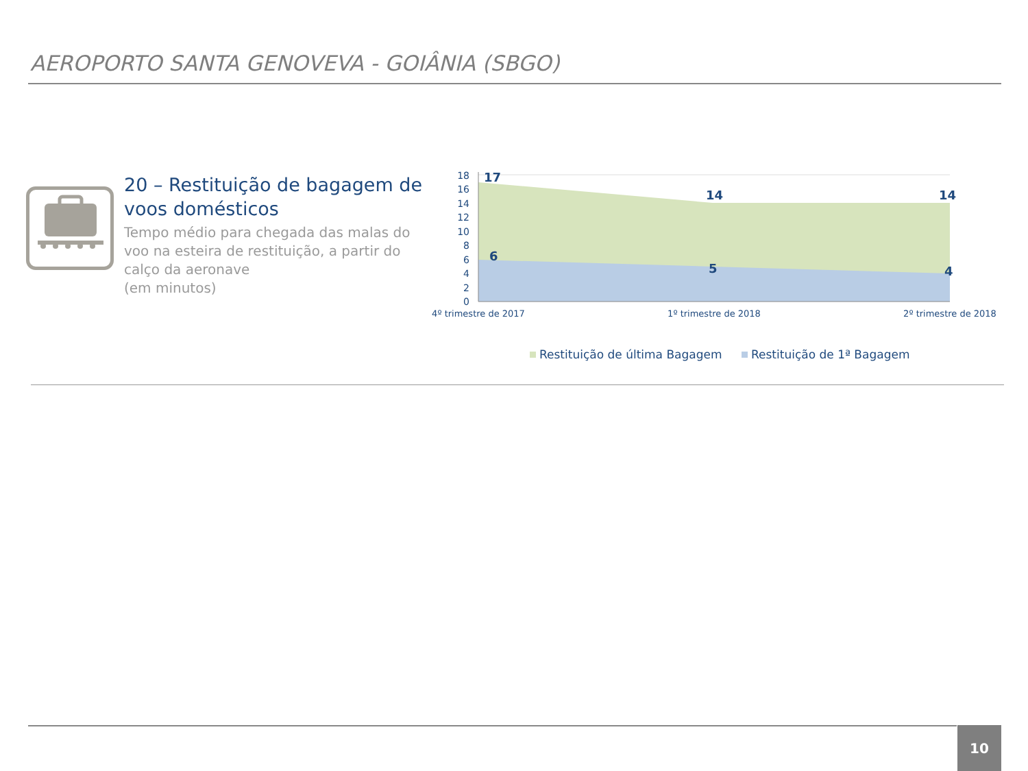AEROPORTO SANTA GENOVEVA - GOIÂNIA (SBGO)
20 – Restituição de bagagem de voos domésticos
Tempo médio para chegada das malas do voo na esteira de restituição, a partir do calço da aeronave
(em minutos)
18
16
14
12
10
8
6
4
2
0
17
14
14
6
5
4
4º trimestre de 2017
1º trimestre de 2018
2º trimestre de 2018
Restituição de última Bagagem
Restituição de 1ª Bagagem
10